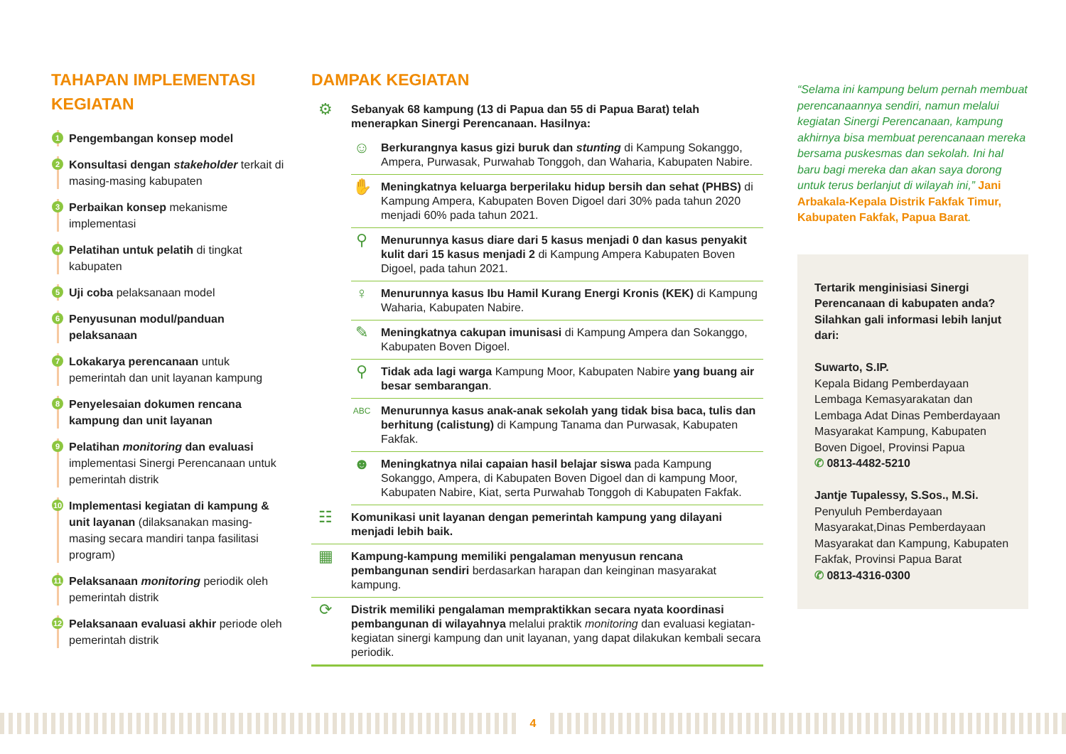TAHAPAN IMPLEMENTASI KEGIATAN
1
Pengembangan konsep model
2
Konsultasi dengan stakeholder terkait di masing-masing kabupaten
3
Perbaikan konsep mekanisme implementasi
4
Pelatihan untuk pelatih di tingkat kabupaten
5
Uji coba pelaksanaan model
6
Penyusunan modul/panduan pelaksanaan
7
Lokakarya perencanaan untuk pemerintah dan unit layanan kampung
8
Penyelesaian dokumen rencana kampung dan unit layanan
9
Pelatihan monitoring dan evaluasi implementasi Sinergi Perencanaan untuk pemerintah distrik
10
Implementasi kegiatan di kampung & unit layanan (dilaksanakan masing-masing secara mandiri tanpa fasilitasi program)
11
Pelaksanaan monitoring periodik oleh pemerintah distrik
12
Pelaksanaan evaluasi akhir periode oleh pemerintah distrik
DAMPAK KEGIATAN
⚙ Sebanyak 68 kampung (13 di Papua dan 55 di Papua Barat) telah menerapkan Sinergi Perencanaan. Hasilnya:
☺
Berkurangnya kasus gizi buruk dan stunting di Kampung Sokanggo, Ampera, Purwasak, Purwahab Tonggoh, dan Waharia, Kabupaten Nabire.
✋
Meningkatnya keluarga berperilaku hidup bersih dan sehat (PHBS) di Kampung Ampera, Kabupaten Boven Digoel dari 30% pada tahun 2020 menjadi 60% pada tahun 2021.
⚲
Menurunnya kasus diare dari 5 kasus menjadi 0 dan kasus penyakit kulit dari 15 kasus menjadi 2 di Kampung Ampera Kabupaten Boven Digoel, pada tahun 2021.
♀
Menurunnya kasus Ibu Hamil Kurang Energi Kronis (KEK) di Kampung Waharia, Kabupaten Nabire.
✎
Meningkatnya cakupan imunisasi di Kampung Ampera dan Sokanggo, Kabupaten Boven Digoel.
⚲
Tidak ada lagi warga Kampung Moor, Kabupaten Nabire yang buang air besar sembarangan.
ABC
Menurunnya kasus anak-anak sekolah yang tidak bisa baca, tulis dan berhitung (calistung) di Kampung Tanama dan Purwasak, Kabupaten Fakfak.
☻
Meningkatnya nilai capaian hasil belajar siswa pada Kampung Sokanggo, Ampera, di Kabupaten Boven Digoel dan di kampung Moor, Kabupaten Nabire, Kiat, serta Purwahab Tonggoh di Kabupaten Fakfak.
☷
Komunikasi unit layanan dengan pemerintah kampung yang dilayani menjadi lebih baik.
▦
Kampung-kampung memiliki pengalaman menyusun rencana pembangunan sendiri berdasarkan harapan dan keinginan masyarakat kampung.
⟳
Distrik memiliki pengalaman mempraktikkan secara nyata koordinasi pembangunan di wilayahnya melalui praktik monitoring dan evaluasi kegiatan-kegiatan sinergi kampung dan unit layanan, yang dapat dilakukan kembali secara periodik.
“Selama ini kampung belum pernah membuat perencanaannya sendiri, namun melalui kegiatan Sinergi Perencanaan, kampung akhirnya bisa membuat perencanaan mereka bersama puskesmas dan sekolah. Ini hal baru bagi mereka dan akan saya dorong untuk terus berlanjut di wilayah ini,” Jani Arbakala-Kepala Distrik Fakfak Timur, Kabupaten Fakfak, Papua Barat.
Tertarik menginisiasi Sinergi Perencanaan di kabupaten anda? Silahkan gali informasi lebih lanjut dari:
Suwarto, S.IP.
Kepala Bidang Pemberdayaan Lembaga Kemasyarakatan dan Lembaga Adat Dinas Pemberdayaan Masyarakat Kampung, Kabupaten Boven Digoel, Provinsi Papua
✆ 0813-4482-5210
Jantje Tupalessy, S.Sos., M.Si.
Penyuluh Pemberdayaan Masyarakat,Dinas Pemberdayaan Masyarakat dan Kampung, Kabupaten Fakfak, Provinsi Papua Barat
✆ 0813-4316-0300
4